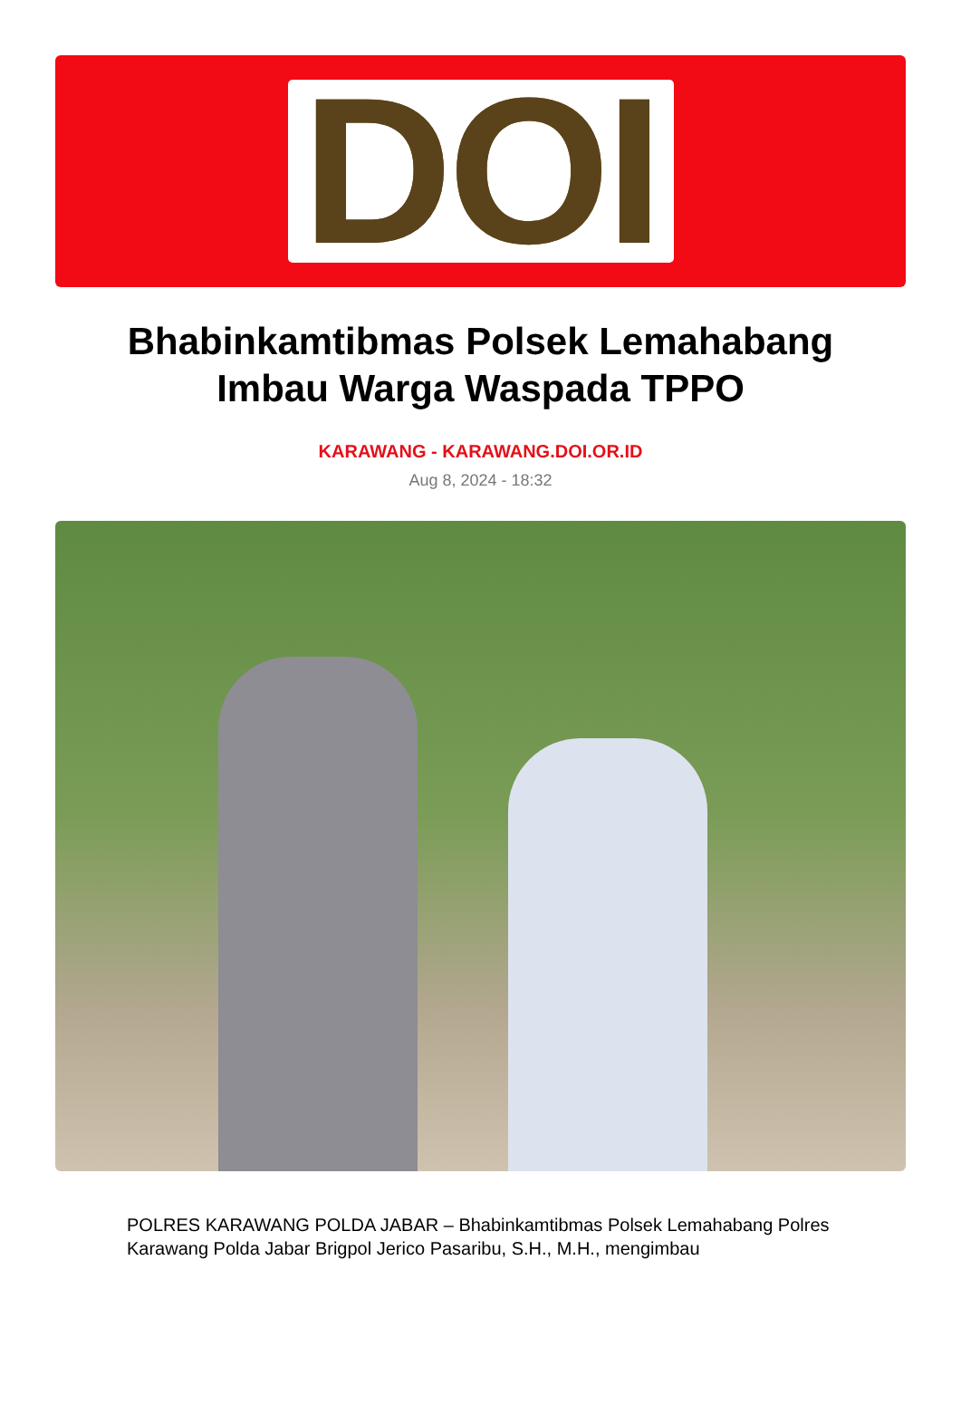DOI
Bhabinkamtibmas Polsek Lemahabang Imbau Warga Waspada TPPO
KARAWANG - KARAWANG.DOI.OR.ID
Aug 8, 2024 - 18:32
POLRES KARAWANG POLDA JABAR – Bhabinkamtibmas Polsek Lemahabang Polres Karawang Polda Jabar Brigpol Jerico Pasaribu, S.H., M.H., mengimbau